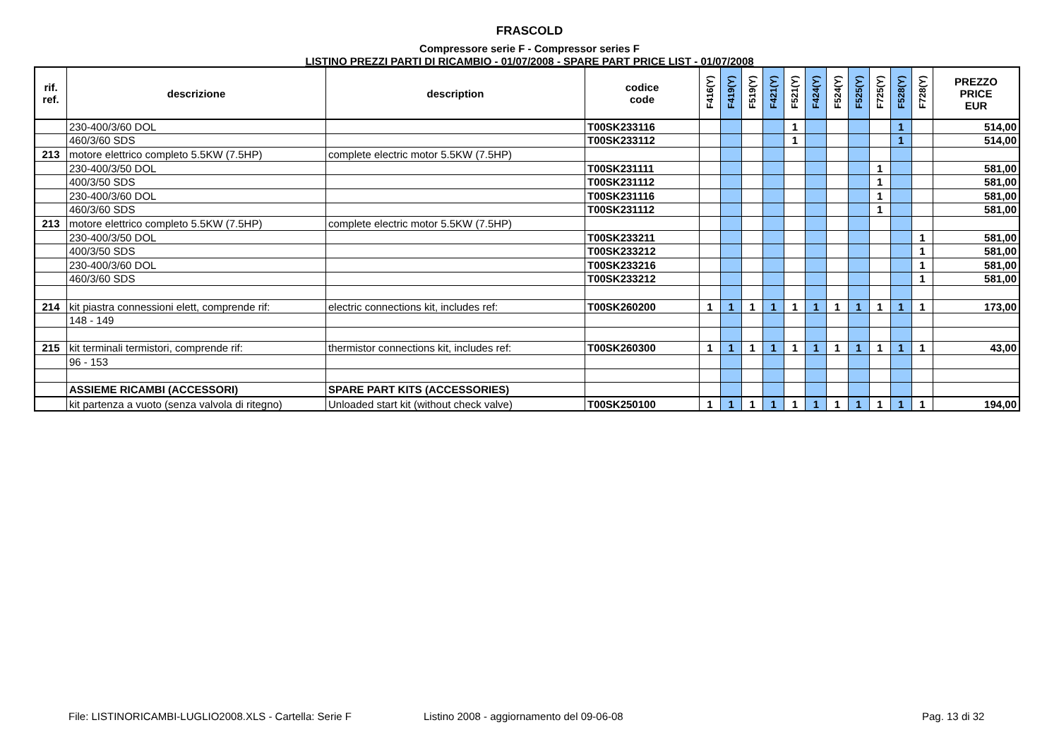FRASCOLD
Compressore serie F - Compressor series F
LISTINO PREZZI PARTI DI RICAMBIO - 01/07/2008 - SPARE PART PRICE LIST - 01/07/2008
| rif. ref. | descrizione | description | codice code | F416(Y) | F419(Y) | F519(Y) | F421(Y) | F521(Y) | F424(Y) | F524(Y) | F525(Y) | F725(Y) | F528(Y) | F728(Y) | PREZZO PRICE EUR |
| --- | --- | --- | --- | --- | --- | --- | --- | --- | --- | --- | --- | --- | --- | --- | --- |
| | 230-400/3/60 DOL | | T00SK233116 | | | | | 1 | | | | | 1 | | 514,00 |
| | 460/3/60 SDS | | T00SK233112 | | | | | 1 | | | | | 1 | | 514,00 |
| 213 | motore elettrico completo 5.5KW (7.5HP) | complete electric motor 5.5KW (7.5HP) | | | | | | | | | | | | | |
| | 230-400/3/50 DOL | | T00SK231111 | | | | | | | | | 1 | | | 581,00 |
| | 400/3/50 SDS | | T00SK231112 | | | | | | | | | 1 | | | 581,00 |
| | 230-400/3/60 DOL | | T00SK231116 | | | | | | | | | 1 | | | 581,00 |
| | 460/3/60 SDS | | T00SK231112 | | | | | | | | | 1 | | | 581,00 |
| 213 | motore elettrico completo 5.5KW (7.5HP) | complete electric motor 5.5KW (7.5HP) | | | | | | | | | | | | | |
| | 230-400/3/50 DOL | | T00SK233211 | | | | | | | | | | | 1 | 581,00 |
| | 400/3/50 SDS | | T00SK233212 | | | | | | | | | | | 1 | 581,00 |
| | 230-400/3/60 DOL | | T00SK233216 | | | | | | | | | | | 1 | 581,00 |
| | 460/3/60 SDS | | T00SK233212 | | | | | | | | | | | 1 | 581,00 |
| 214 | kit piastra connessioni elett, comprende rif: | electric connections kit, includes ref: | T00SK260200 | 1 | 1 | 1 | 1 | 1 | 1 | 1 | 1 | 1 | 1 | 1 | 173,00 |
| | 148 - 149 | | | | | | | | | | | | | | |
| 215 | kit terminali termistori, comprende rif: | thermistor connections kit, includes ref: | T00SK260300 | 1 | 1 | 1 | 1 | 1 | 1 | 1 | 1 | 1 | 1 | 1 | 43,00 |
| | 96 - 153 | | | | | | | | | | | | | | |
| | ASSIEME RICAMBI (ACCESSORI) | SPARE PART KITS (ACCESSORIES) | | | | | | | | | | | | | |
| | kit partenza a vuoto (senza valvola di ritegno) | Unloaded start kit (without check valve) | T00SK250100 | 1 | 1 | 1 | 1 | 1 | 1 | 1 | 1 | 1 | 1 | 1 | 194,00 |
File: LISTINORICAMBI-LUGLIO2008.XLS - Cartella: Serie F
Listino 2008 - aggiornamento del 09-06-08
Pag. 13 di 32